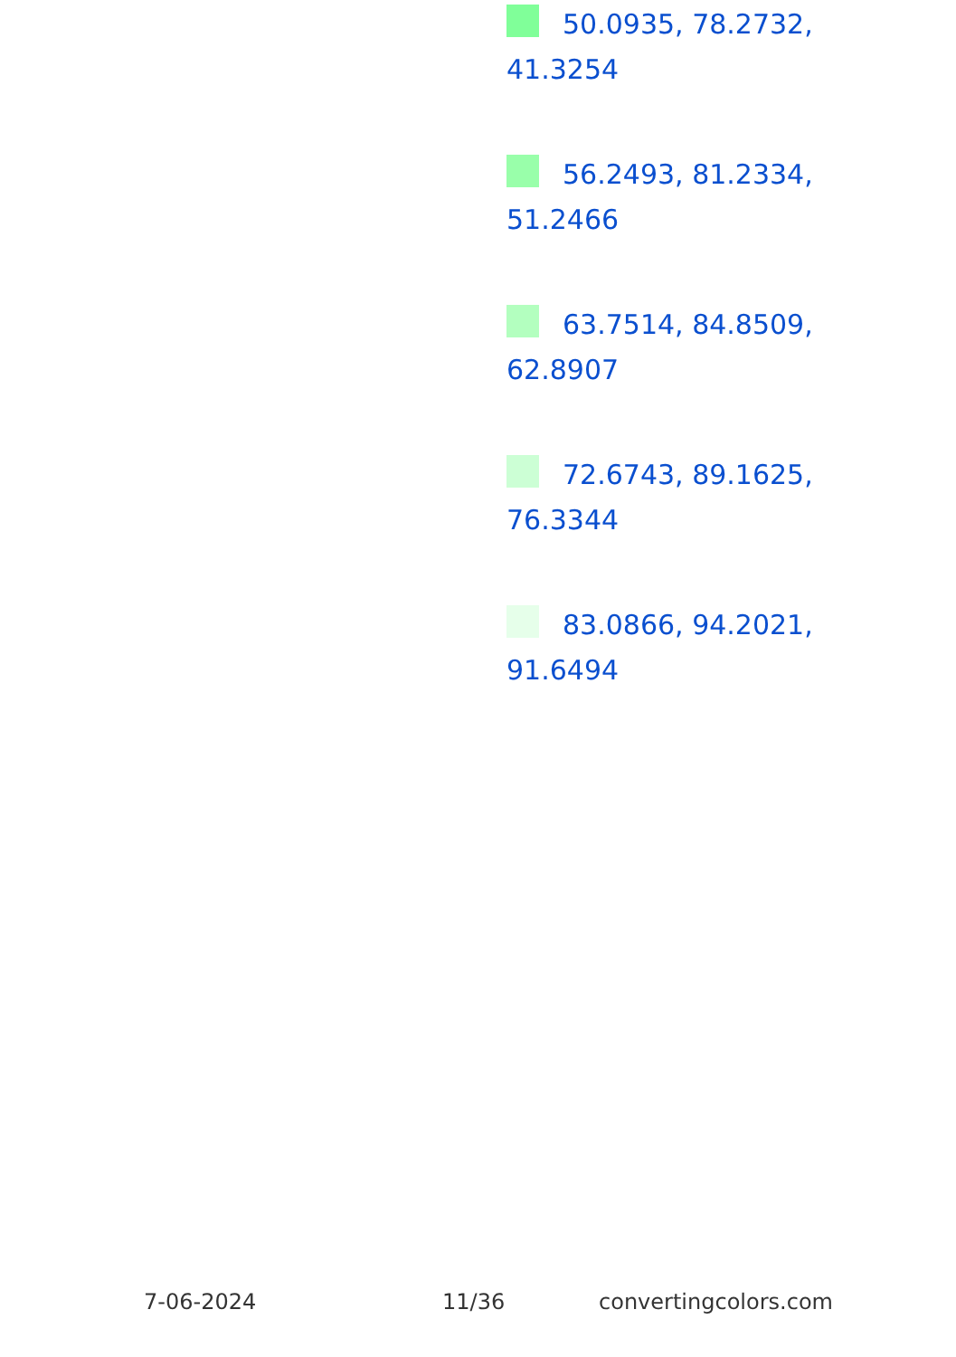50.0935, 78.2732, 41.3254
56.2493, 81.2334, 51.2466
63.7514, 84.8509, 62.8907
72.6743, 89.1625, 76.3344
83.0866, 94.2021, 91.6494
7-06-2024 11/36 convertingcolors.com